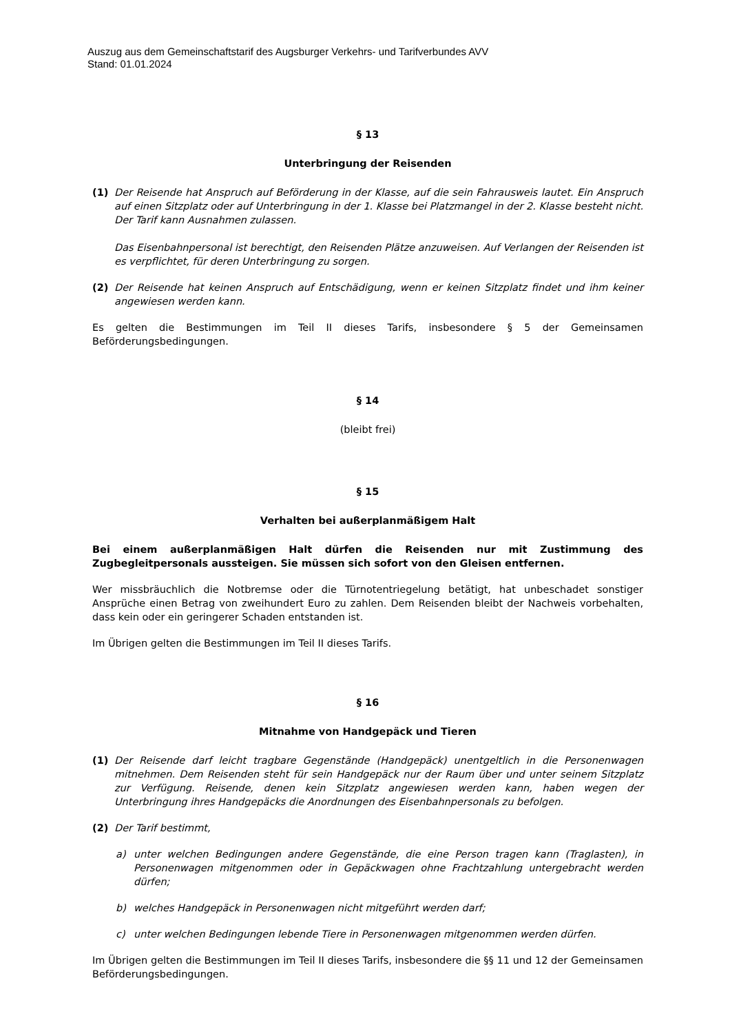Auszug aus dem Gemeinschaftstarif des Augsburger Verkehrs- und Tarifverbundes AVV
Stand: 01.01.2024
§ 13
Unterbringung der Reisenden
(1) Der Reisende hat Anspruch auf Beförderung in der Klasse, auf die sein Fahrausweis lautet. Ein Anspruch auf einen Sitzplatz oder auf Unterbringung in der 1. Klasse bei Platzmangel in der 2. Klasse besteht nicht. Der Tarif kann Ausnahmen zulassen.
Das Eisenbahnpersonal ist berechtigt, den Reisenden Plätze anzuweisen. Auf Verlangen der Reisenden ist es verpflichtet, für deren Unterbringung zu sorgen.
(2) Der Reisende hat keinen Anspruch auf Entschädigung, wenn er keinen Sitzplatz findet und ihm keiner angewiesen werden kann.
Es gelten die Bestimmungen im Teil II dieses Tarifs, insbesondere § 5 der Gemeinsamen Beförderungsbedingungen.
§ 14
(bleibt frei)
§ 15
Verhalten bei außerplanmäßigem Halt
Bei einem außerplanmäßigen Halt dürfen die Reisenden nur mit Zustimmung des Zugbegleitpersonals aussteigen. Sie müssen sich sofort von den Gleisen entfernen.
Wer missbräuchlich die Notbremse oder die Türnotentriegelung betätigt, hat unbeschadet sonstiger Ansprüche einen Betrag von zweihundert Euro zu zahlen. Dem Reisenden bleibt der Nachweis vorbehalten, dass kein oder ein geringerer Schaden entstanden ist.
Im Übrigen gelten die Bestimmungen im Teil II dieses Tarifs.
§ 16
Mitnahme von Handgepäck und Tieren
(1) Der Reisende darf leicht tragbare Gegenstände (Handgepäck) unentgeltlich in die Personenwagen mitnehmen. Dem Reisenden steht für sein Handgepäck nur der Raum über und unter seinem Sitzplatz zur Verfügung. Reisende, denen kein Sitzplatz angewiesen werden kann, haben wegen der Unterbringung ihres Handgepäcks die Anordnungen des Eisenbahnpersonals zu befolgen.
(2) Der Tarif bestimmt,
a) unter welchen Bedingungen andere Gegenstände, die eine Person tragen kann (Traglasten), in Personenwagen mitgenommen oder in Gepäckwagen ohne Frachtzahlung untergebracht werden dürfen;
b) welches Handgepäck in Personenwagen nicht mitgeführt werden darf;
c) unter welchen Bedingungen lebende Tiere in Personenwagen mitgenommen werden dürfen.
Im Übrigen gelten die Bestimmungen im Teil II dieses Tarifs, insbesondere die §§ 11 und 12 der Gemeinsamen Beförderungsbedingungen.